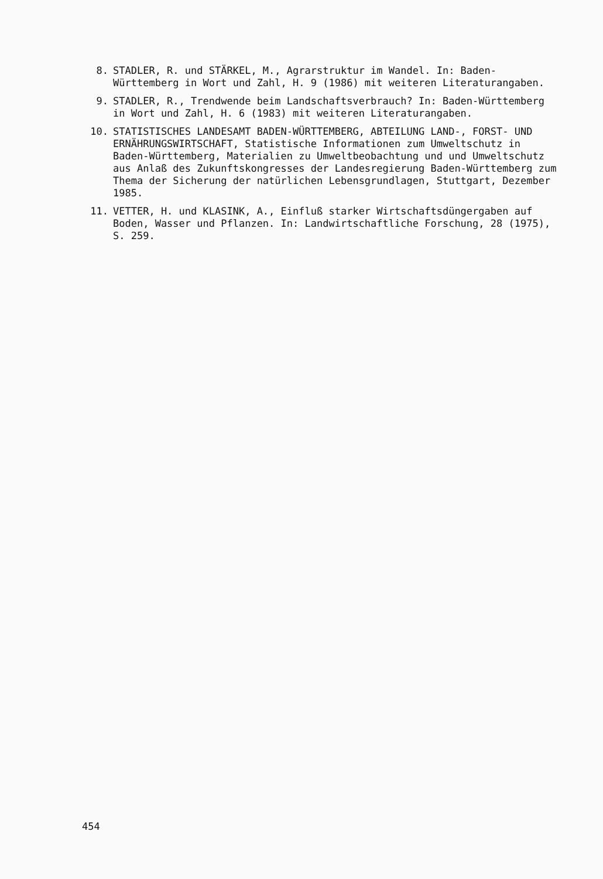8. STADLER, R. und STÄRKEL, M., Agrarstruktur im Wandel. In: Baden-Württemberg in Wort und Zahl, H. 9 (1986) mit weiteren Literaturangaben.
9. STADLER, R., Trendwende beim Landschaftsverbrauch? In: Baden-Württemberg in Wort und Zahl, H. 6 (1983) mit weiteren Literaturangaben.
10. STATISTISCHES LANDESAMT BADEN-WÜRTTEMBERG, ABTEILUNG LAND-, FORST- UND ERNÄHRUNGSWIRTSCHAFT, Statistische Informationen zum Umweltschutz in Baden-Württemberg, Materialien zu Umweltbeobachtung und und Umweltschutz aus Anlaß des Zukunftskongresses der Landesregierung Baden-Württemberg zum Thema der Sicherung der natürlichen Lebensgrundlagen, Stuttgart, Dezember 1985.
11. VETTER, H. und KLASINK, A., Einfluß starker Wirtschaftsdüngergaben auf Boden, Wasser und Pflanzen. In: Landwirtschaftliche Forschung, 28 (1975), S. 259.
454